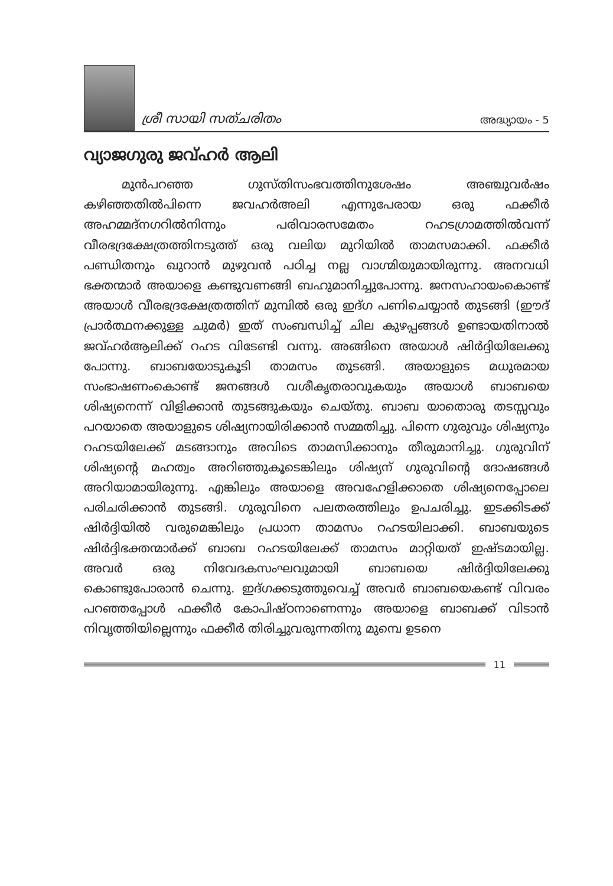ശ്രീ സായി സത്ചരിതം
അദ്ധ്യായം - 5
വ്യാജഗുരു ജവ്ഹർ ആലി
മുൻപറഞ്ഞ ഗുസ്തിസംഭവത്തിനുശേഷം അഞ്ചുവർഷം കഴിഞ്ഞതിൽപിന്നെ ജവഹർഅലി എന്നുപേരായ ഒരു ഫക്കീർ അഹമ്മദ്നഗറിൽനിന്നും പരിവാരസമേതം റഹടഗ്രാമത്തിൽവന്ന് വീരഭദ്രക്ഷേത്രത്തിനടുത്ത് ഒരു വലിയ മുറിയിൽ താമസമാക്കി. ഫക്കീർ പണ്ഡിതനും ഖുറാൻ മുഴുവൻ പഠിച്ച നല്ല വാഗ്മിയുമായിരുന്നു. അനവധി ഭക്തന്മാർ അയാളെ കണ്ടുവണങ്ങി ബഹുമാനിച്ചുപോന്നു. ജനസഹായംകൊണ്ട് അയാൾ വീരഭദ്രക്ഷേത്രത്തിന് മുമ്പിൽ ഒരു ഇദ്ഗ പണിചെയ്യാൻ തുടങ്ങി (ഈദ് പ്രാർത്ഥനക്കുള്ള ചുമർ) ഇത് സംബന്ധിച്ച് ചില കുഴപ്പങ്ങൾ ഉണ്ടായതിനാൽ ജവ്ഹർആലിക്ക് റഹട വിടേണ്ടി വന്നു. അങ്ങിനെ അയാൾ ഷിർദ്ദിയിലേക്കു പോന്നു. ബാബയോടുകൂടി താമസം തുടങ്ങി. അയാളുടെ മധുരമായ സംഭാഷണംകൊണ്ട് ജനങ്ങൾ വശീകൃതരാവുകയും അയാൾ ബാബയെ ശിഷ്യനെന്ന് വിളിക്കാൻ തുടങ്ങുകയും ചെയ്തു. ബാബ യാതൊരു തടസ്സവും പറയാതെ അയാളുടെ ശിഷ്യനായിരിക്കാൻ സമ്മതിച്ചു. പിന്നെ ഗുരുവും ശിഷ്യനും റഹടയിലേക്ക് മടങ്ങാനും അവിടെ താമസിക്കാനും തീരുമാനിച്ചു. ഗുരുവിന് ശിഷ്യന്റെ മഹത്വം അറിഞ്ഞുകൂടെങ്കിലും ശിഷ്യന് ഗുരുവിന്റെ ദോഷങ്ങൾ അറിയാമായിരുന്നു. എങ്കിലും അയാളെ അവഹേളിക്കാതെ ശിഷ്യനെപ്പോലെ പരിചരിക്കാൻ തുടങ്ങി. ഗുരുവിനെ പലതരത്തിലും ഉപചരിച്ചു. ഇടക്കിടക്ക് ഷിർദ്ദിയിൽ വരുമെങ്കിലും പ്രധാന താമസം റഹടയിലാക്കി. ബാബയുടെ ഷിർദ്ദിഭക്തന്മാർക്ക് ബാബ റഹടയിലേക്ക് താമസം മാറ്റിയത് ഇഷ്ടമായില്ല. അവർ ഒരു നിവേദകസംഘവുമായി ബാബയെ ഷിർദ്ദിയിലേക്കു കൊണ്ടുപോരാൻ ചെന്നു. ഇദ്ഗക്കടുത്തുവെച്ച് അവർ ബാബയെകണ്ട് വിവരം പറഞ്ഞപ്പോൾ ഫക്കീർ കോപിഷ്ഠനാണെന്നും അയാളെ ബാബക്ക് വിടാൻ നിവൃത്തിയില്ലെന്നും ഫക്കീർ തിരിച്ചുവരുന്നതിനു മുമ്പെ ഉടനെ
11